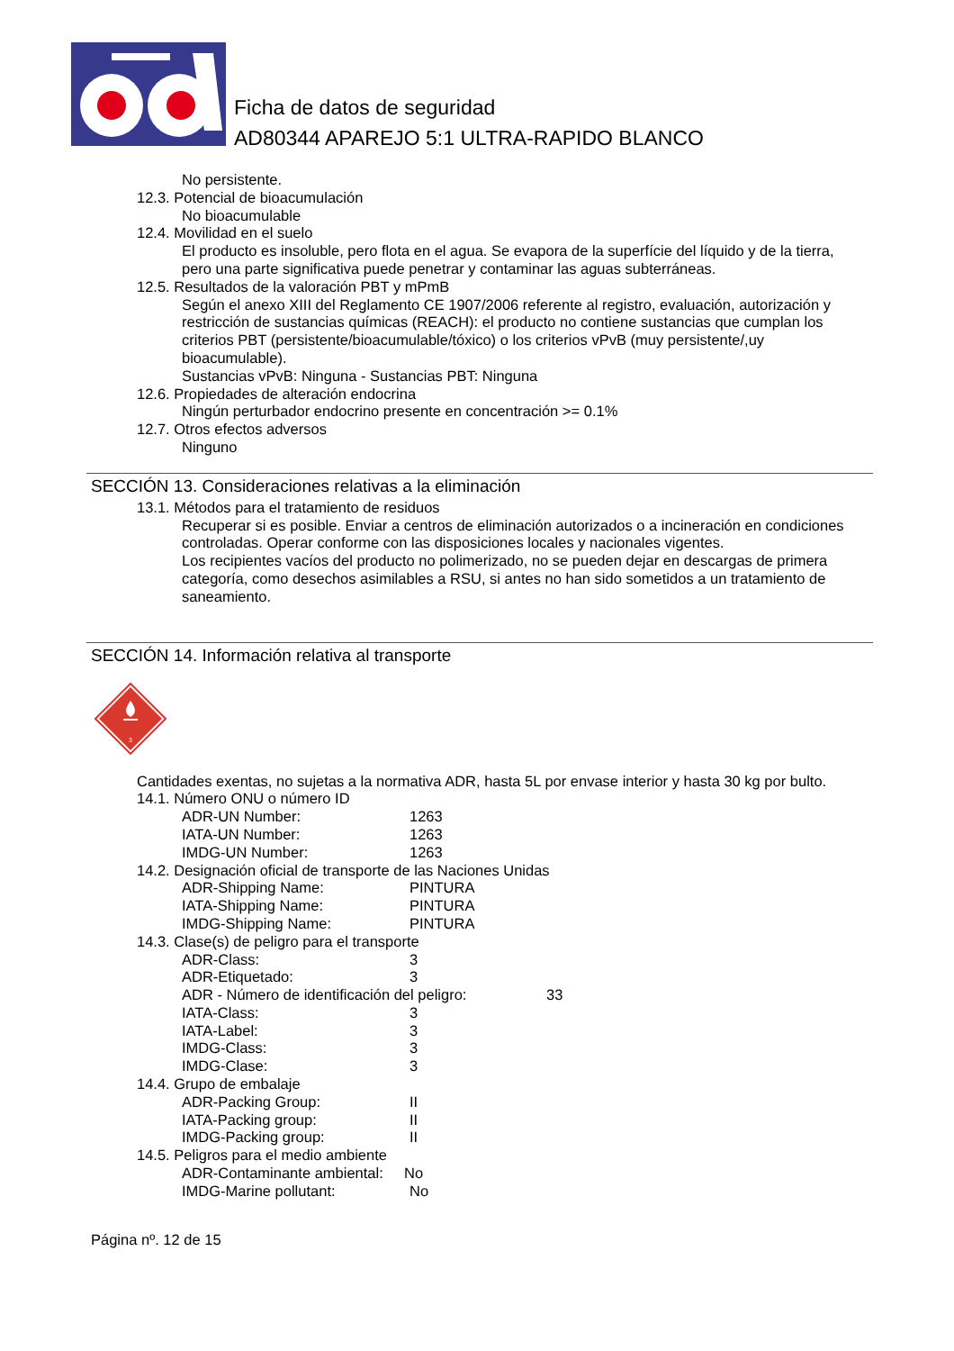Ficha de datos de seguridad
AD80344 APAREJO 5:1 ULTRA-RAPIDO BLANCO
No persistente.
12.3. Potencial de bioacumulación
No bioacumulable
12.4. Movilidad en el suelo
El producto es insoluble, pero flota en el agua. Se evapora de la superfície del líquido y de la tierra, pero una parte significativa puede penetrar y contaminar las aguas subterráneas.
12.5. Resultados de la valoración PBT y mPmB
Según el anexo XIII del Reglamento CE 1907/2006 referente al registro, evaluación, autorización y restricción de sustancias químicas (REACH): el producto no contiene sustancias que cumplan los criterios PBT (persistente/bioacumulable/tóxico) o los criterios vPvB (muy persistente/,uy bioacumulable).
Sustancias vPvB: Ninguna - Sustancias PBT: Ninguna
12.6. Propiedades de alteración endocrina
Ningún perturbador endocrino presente en concentración >= 0.1%
12.7. Otros efectos adversos
Ninguno
SECCIÓN 13. Consideraciones relativas a la eliminación
13.1. Métodos para el tratamiento de residuos
Recuperar si es posible. Enviar a centros de eliminación autorizados o a incineración en condiciones controladas. Operar conforme con las disposiciones locales y nacionales vigentes.
Los recipientes vacíos del producto no polimerizado, no se pueden dejar en descargas de primera categoría, como desechos asimilables a RSU, si antes no han sido sometidos a un tratamiento de saneamiento.
SECCIÓN 14. Información relativa al transporte
3
Cantidades exentas, no sujetas a la normativa ADR, hasta 5L por envase interior y hasta 30 kg por bulto.
14.1. Número ONU o número ID
ADR-UN Number: 1263
IATA-UN Number: 1263
IMDG-UN Number: 1263
14.2. Designación oficial de transporte de las Naciones Unidas
ADR-Shipping Name: PINTURA
IATA-Shipping Name: PINTURA
IMDG-Shipping Name: PINTURA
14.3. Clase(s) de peligro para el transporte
ADR-Class: 3
ADR-Etiquetado: 3
ADR - Número de identificación del peligro: 33
IATA-Class: 3
IATA-Label: 3
IMDG-Class: 3
IMDG-Clase: 3
14.4. Grupo de embalaje
ADR-Packing Group: II
IATA-Packing group: II
IMDG-Packing group: II
14.5. Peligros para el medio ambiente
ADR-Contaminante ambiental: No
IMDG-Marine pollutant: No
Página nº. 12 de 15